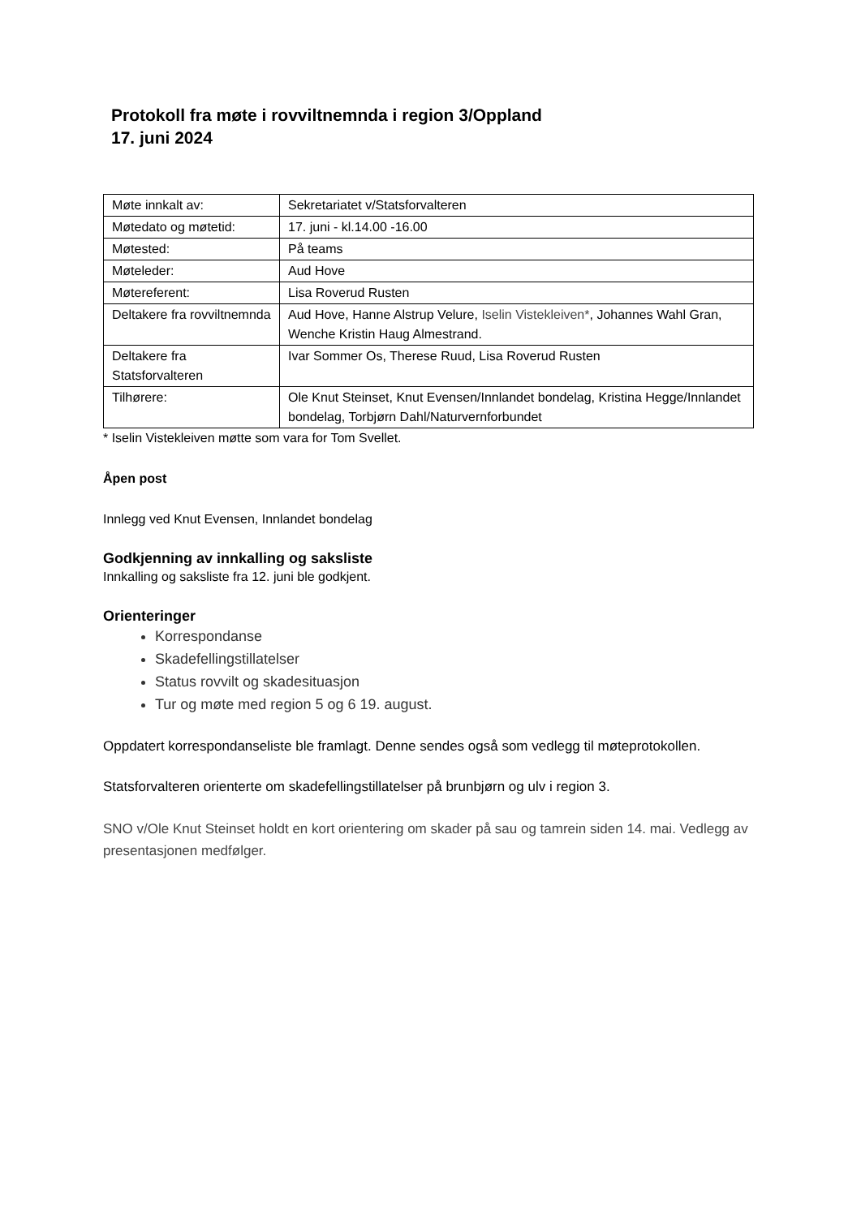Protokoll fra møte i rovviltnemnda i region 3/Oppland
17. juni 2024
| Møte innkalt av: | Sekretariatet v/Statsforvalteren |
| Møtedato og møtetid: | 17. juni - kl.14.00 -16.00 |
| Møtested: | På teams |
| Møteleder: | Aud Hove |
| Møtereferent: | Lisa Roverud Rusten |
| Deltakere fra rovviltnemnda | Aud Hove, Hanne Alstrup Velure, Iselin Vistekleiven* , Johannes Wahl Gran, Wenche Kristin Haug Almestrand. |
| Deltakere fra Statsforvalteren | Ivar Sommer Os, Therese Ruud, Lisa Roverud Rusten |
| Tilhørere: | Ole Knut Steinset, Knut Evensen/Innlandet bondelag, Kristina Hegge/Innlandet bondelag, Torbjørn Dahl/Naturvernforbundet |
* Iselin Vistekleiven møtte som vara for Tom Svellet.
Åpen post
Innlegg ved Knut Evensen, Innlandet bondelag
Godkjenning av innkalling og saksliste
Innkalling og saksliste fra 12. juni ble godkjent.
Orienteringer
Korrespondanse
Skadefellingstillatelser
Status rovvilt og skadesituasjon
Tur og møte med region 5 og 6 19. august.
Oppdatert korrespondanseliste ble framlagt. Denne sendes også som vedlegg til møteprotokollen.
Statsforvalteren orienterte om skadefellingstillatelser på brunbjørn og ulv i region 3.
SNO v/Ole Knut Steinset holdt en kort orientering om skader på sau og tamrein siden 14. mai. Vedlegg av presentasjonen medfølger.